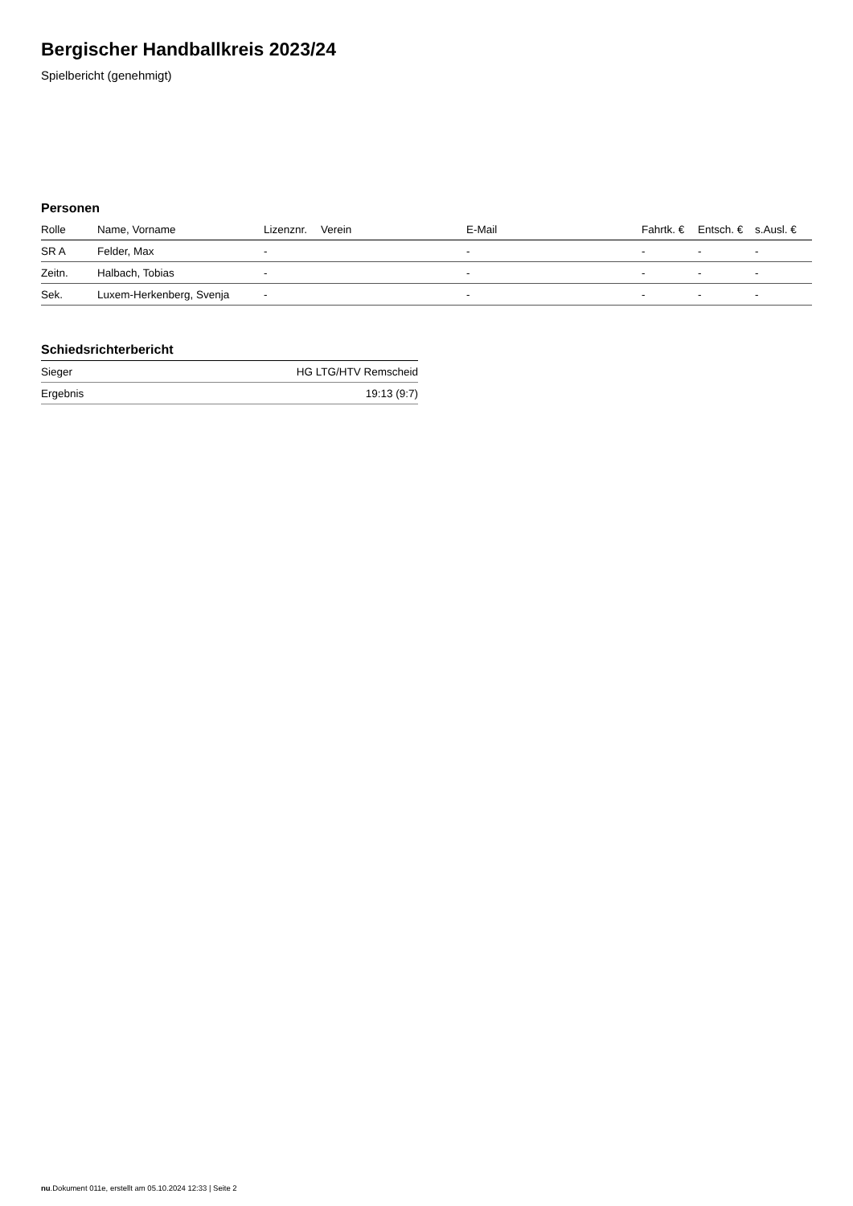Bergischer Handballkreis 2023/24
Spielbericht (genehmigt)
Personen
| Rolle | Name, Vorname | Lizenznr. | Verein | E-Mail | Fahrtk. € | Entsch. € | s.Ausl. € |
| --- | --- | --- | --- | --- | --- | --- | --- |
| SR A | Felder, Max | - | | - | - | - | - |
| Zeitn. | Halbach, Tobias | - | | - | - | - | - |
| Sek. | Luxem-Herkenberg, Svenja | - | | - | - | - | - |
Schiedsrichterbericht
| Sieger | HG LTG/HTV Remscheid |
| Ergebnis | 19:13 (9:7) |
nu.Dokument 011e, erstellt am 05.10.2024 12:33 | Seite 2